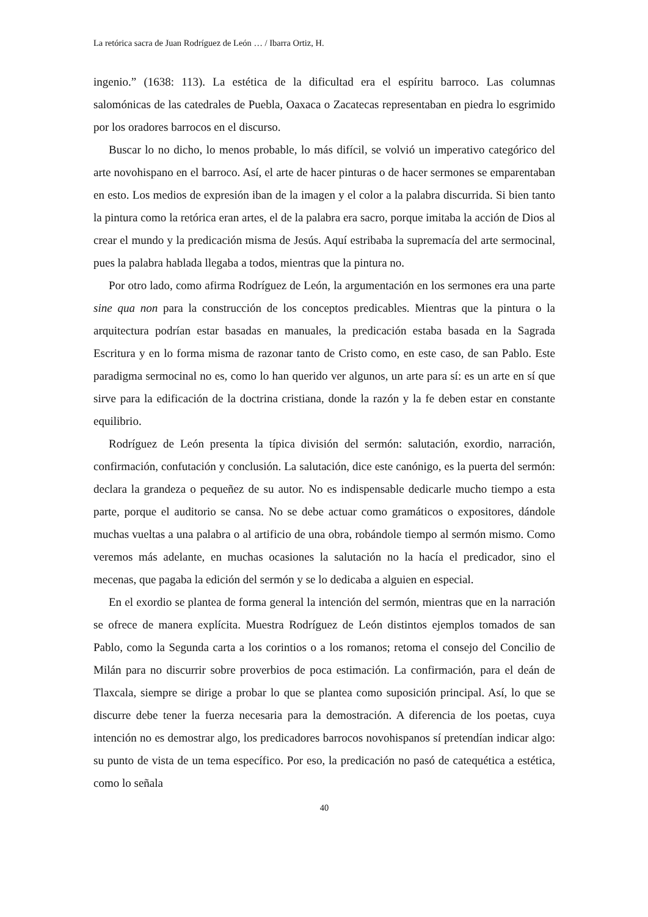La retórica sacra de Juan Rodríguez de León … / Ibarra Ortiz, H.
ingenio.” (1638: 113). La estética de la dificultad era el espíritu barroco. Las columnas salomónicas de las catedrales de Puebla, Oaxaca o Zacatecas representaban en piedra lo esgrimido por los oradores barrocos en el discurso.
Buscar lo no dicho, lo menos probable, lo más difícil, se volvió un imperativo categórico del arte novohispano en el barroco. Así, el arte de hacer pinturas o de hacer sermones se emparentaban en esto. Los medios de expresión iban de la imagen y el color a la palabra discurrida. Si bien tanto la pintura como la retórica eran artes, el de la palabra era sacro, porque imitaba la acción de Dios al crear el mundo y la predicación misma de Jesús. Aquí estribaba la supremacía del arte sermocinal, pues la palabra hablada llegaba a todos, mientras que la pintura no.
Por otro lado, como afirma Rodríguez de León, la argumentación en los sermones era una parte sine qua non para la construcción de los conceptos predicables. Mientras que la pintura o la arquitectura podrían estar basadas en manuales, la predicación estaba basada en la Sagrada Escritura y en lo forma misma de razonar tanto de Cristo como, en este caso, de san Pablo. Este paradigma sermocinal no es, como lo han querido ver algunos, un arte para sí: es un arte en sí que sirve para la edificación de la doctrina cristiana, donde la razón y la fe deben estar en constante equilibrio.
Rodríguez de León presenta la típica división del sermón: salutación, exordio, narración, confirmación, confutación y conclusión. La salutación, dice este canónigo, es la puerta del sermón: declara la grandeza o pequeñez de su autor. No es indispensable dedicarle mucho tiempo a esta parte, porque el auditorio se cansa. No se debe actuar como gramáticos o expositores, dándole muchas vueltas a una palabra o al artificio de una obra, robándole tiempo al sermón mismo. Como veremos más adelante, en muchas ocasiones la salutación no la hacía el predicador, sino el mecenas, que pagaba la edición del sermón y se lo dedicaba a alguien en especial.
En el exordio se plantea de forma general la intención del sermón, mientras que en la narración se ofrece de manera explícita. Muestra Rodríguez de León distintos ejemplos tomados de san Pablo, como la Segunda carta a los corintios o a los romanos; retoma el consejo del Concilio de Milán para no discurrir sobre proverbios de poca estimación. La confirmación, para el deán de Tlaxcala, siempre se dirige a probar lo que se plantea como suposición principal. Así, lo que se discurre debe tener la fuerza necesaria para la demostración. A diferencia de los poetas, cuya intención no es demostrar algo, los predicadores barrocos novohispanos sí pretendían indicar algo: su punto de vista de un tema específico. Por eso, la predicación no pasó de catequética a estética, como lo señala
40